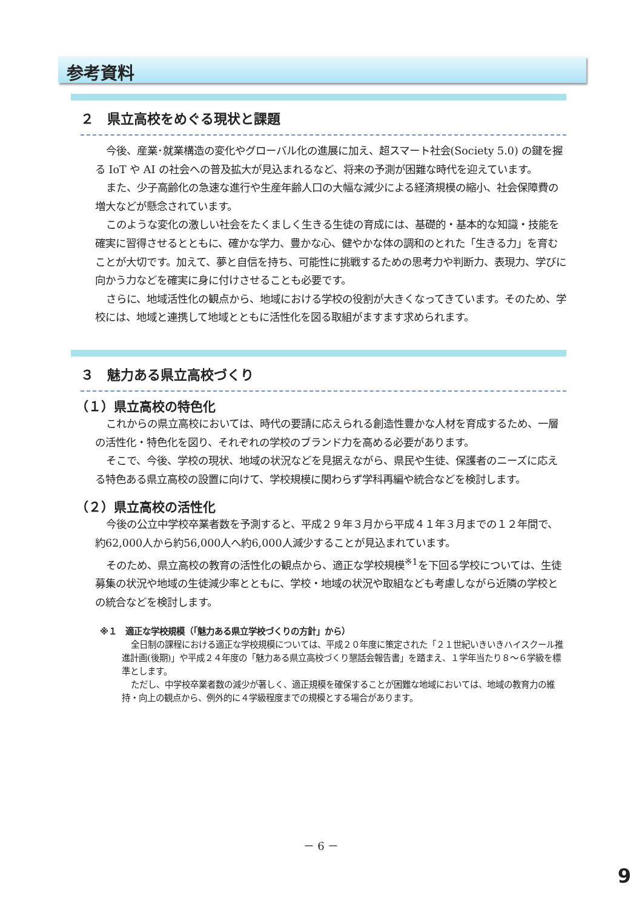参考資料
２　県立高校をめぐる現状と課題
今後、産業･就業構造の変化やグローバル化の進展に加え、超スマート社会(Society 5.0) の鍵を握る IoT や AI の社会への普及拡大が見込まれるなど、将来の予測が困難な時代を迎えています。
また、少子高齢化の急速な進行や生産年齢人口の大幅な減少による経済規模の縮小、社会保障費の増大などが懸念されています。
このような変化の激しい社会をたくましく生きる生徒の育成には、基礎的・基本的な知識・技能を確実に習得させるとともに、確かな学力、豊かな心、健やかな体の調和のとれた「生きる力」を育むことが大切です。加えて、夢と自信を持ち、可能性に挑戦するための思考力や判断力、表現力、学びに向かう力などを確実に身に付けさせることも必要です。
さらに、地域活性化の観点から、地域における学校の役割が大きくなってきています。そのため、学校には、地域と連携して地域とともに活性化を図る取組がますます求められます。
３　魅力ある県立高校づくり
（１）県立高校の特色化
これからの県立高校においては、時代の要請に応えられる創造性豊かな人材を育成するため、一層の活性化・特色化を図り、それぞれの学校のブランド力を高める必要があります。
そこで、今後、学校の現状、地域の状況などを見据えながら、県民や生徒、保護者のニーズに応える特色ある県立高校の設置に向けて、学校規模に関わらず学科再編や統合などを検討します。
（２）県立高校の活性化
今後の公立中学校卒業者数を予測すると、平成２９年３月から平成４１年３月までの１２年間で、約62,000人から約56,000人へ約6,000人減少することが見込まれています。
そのため、県立高校の教育の活性化の観点から、適正な学校規模<sup>※1</sup>を下回る学校については、生徒募集の状況や地域の生徒減少率とともに、学校・地域の状況や取組なども考慮しながら近隣の学校との統合などを検討します。
※１　適正な学校規模（「魅力ある県立学校づくりの方針」から）
全日制の課程における適正な学校規模については、平成２０年度に策定された「２１世紀いきいきハイスクール推進計画(後期)」や平成２４年度の「魅力ある県立高校づくり懇話会報告書」を踏まえ、１学年当たり８～６学級を標準とします。
ただし、中学校卒業者数の減少が著しく、適正規模を確保することが困難な地域においては、地域の教育力の維持・向上の観点から、例外的に４学級程度までの規模とする場合があります。
－ 6 －
9